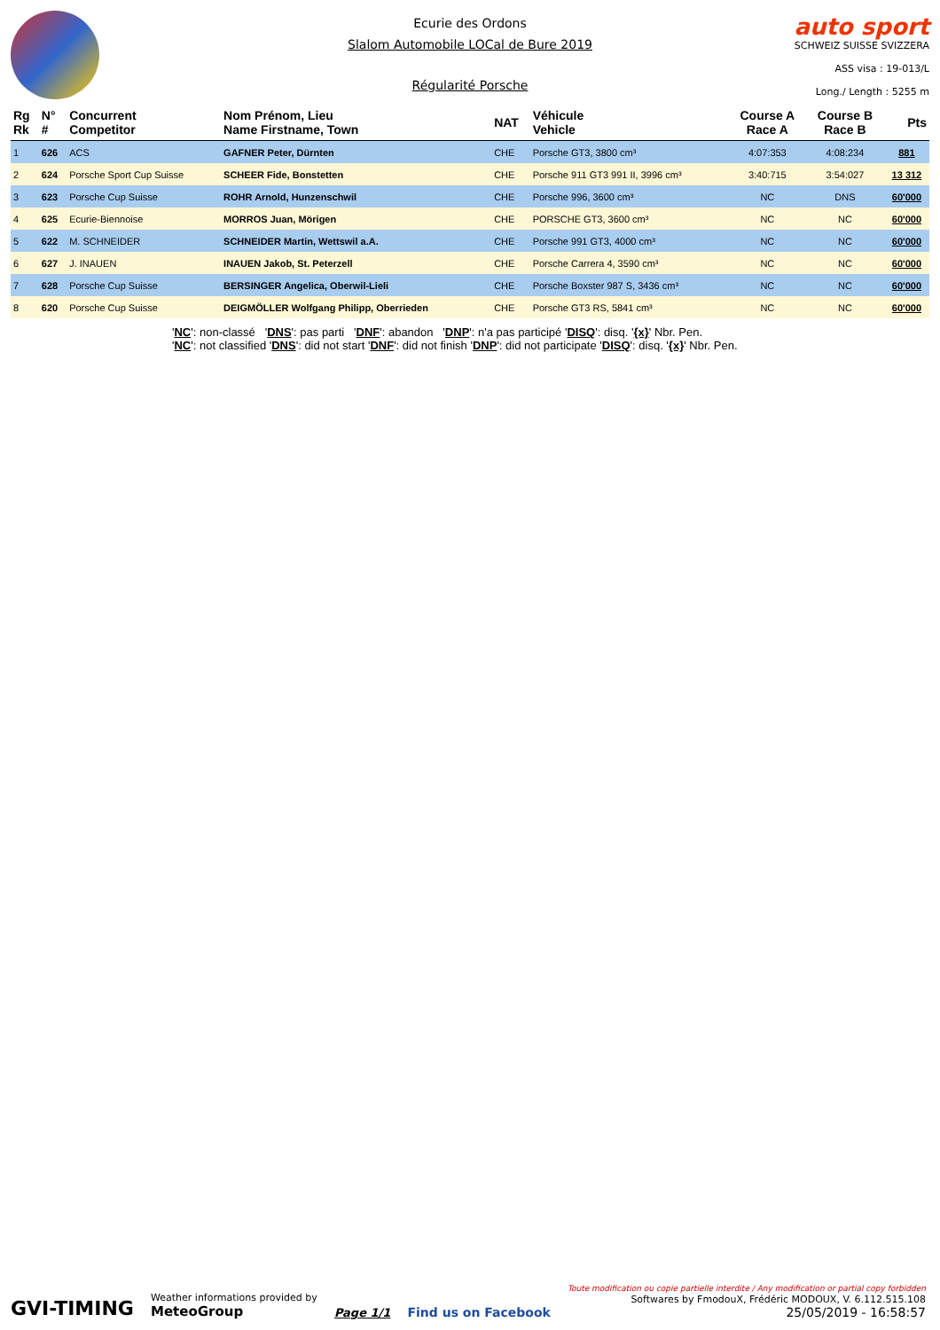Ecurie des Ordons
Slalom Automobile LOCal de Bure 2019
Régularité Porsche
auto sport
SCHWEIZ SUISSE SVIZZERA
ASS visa : 19-013/L
Long./ Length : 5255 m
| Rg Rk | N° # | Concurrent Competitor | Nom Prénom, Lieu Name Firstname, Town | NAT | Véhicule Vehicle | Course A Race A | Course B Race B | Pts |
| --- | --- | --- | --- | --- | --- | --- | --- | --- |
| 1 | 626 | ACS | GAFNER Peter, Dürnten | CHE | Porsche GT3, 3800 cm³ | 4:07:353 | 4:08:234 | 881 |
| 2 | 624 | Porsche Sport Cup Suisse | SCHEER Fide, Bonstetten | CHE | Porsche 911 GT3 991 II, 3996 cm³ | 3:40:715 | 3:54:027 | 13 312 |
| 3 | 623 | Porsche Cup Suisse | ROHR Arnold, Hunzenschwil | CHE | Porsche 996, 3600 cm³ | NC | DNS | 60'000 |
| 4 | 625 | Ecurie-Biennoise | MORROS Juan, Mörigen | CHE | PORSCHE GT3, 3600 cm³ | NC | NC | 60'000 |
| 5 | 622 | M. SCHNEIDER | SCHNEIDER Martin, Wettswil a.A. | CHE | Porsche 991 GT3, 4000 cm³ | NC | NC | 60'000 |
| 6 | 627 | J. INAUEN | INAUEN Jakob, St. Peterzell | CHE | Porsche Carrera 4, 3590 cm³ | NC | NC | 60'000 |
| 7 | 628 | Porsche Cup Suisse | BERSINGER Angelica, Oberwil-Lieli | CHE | Porsche Boxster 987 S, 3436 cm³ | NC | NC | 60'000 |
| 8 | 620 | Porsche Cup Suisse | DEIGMÖLLER Wolfgang Philipp, Oberrieden | CHE | Porsche GT3 RS, 5841 cm³ | NC | NC | 60'000 |
'NC': non-classé 'DNS': pas parti 'DNF': abandon 'DNP': n'a pas participé 'DISQ': disq. '{x}' Nbr. Pen.
'NC': not classified 'DNS': did not start 'DNF': did not finish 'DNP': did not participate 'DISQ': disq. '{x}' Nbr. Pen.
GVI-TIMING
Weather informations provided by
MeteoGroup
Page 1/1
Find us on Facebook
Toute modification ou copie partielle interdite / Any modification or partial copy forbidden
Softwares by FmodouX, Frédéric MODOUX, V. 6.112.515.108
25/05/2019 - 16:58:57